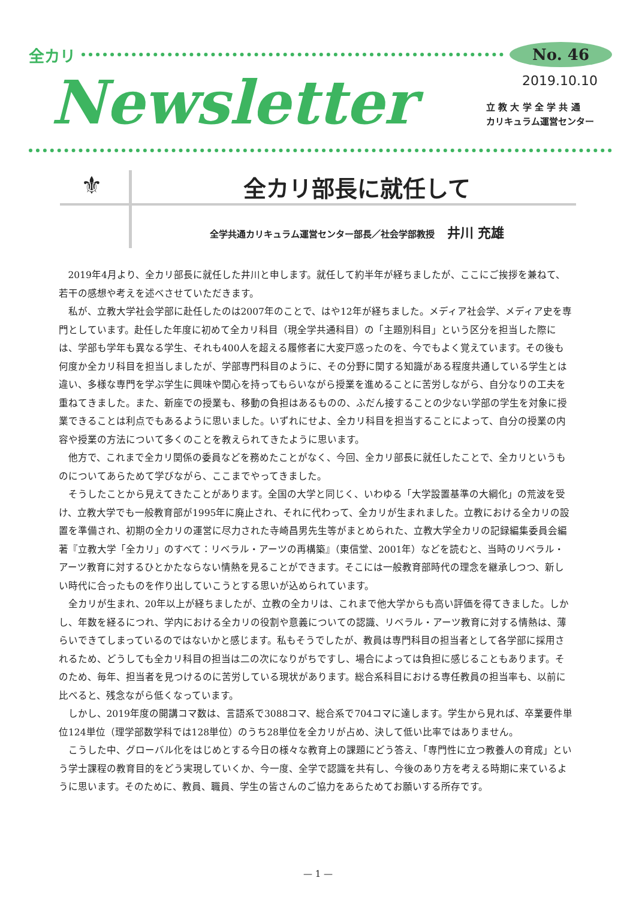全カリ No. 46
Newsletter
2019.10.10
立 教 大 学 全 学 共 通
カリキュラム運営センター
⚜
全カリ部長に就任して
全学共通カリキュラム運営センター部長／社会学部教授 井川 充雄
2019年4月より、全カリ部長に就任した井川と申します。就任して約半年が経ちましたが、ここにご挨拶を兼ねて、若干の感想や考えを述べさせていただきます。
私が、立教大学社会学部に赴任したのは2007年のことで、はや12年が経ちました。メディア社会学、メディア史を専門としています。赴任した年度に初めて全カリ科目（現全学共通科目）の「主題別科目」という区分を担当した際には、学部も学年も異なる学生、それも400人を超える履修者に大変戸惑ったのを、今でもよく覚えています。その後も何度か全カリ科目を担当しましたが、学部専門科目のように、その分野に関する知識がある程度共通している学生とは違い、多様な専門を学ぶ学生に興味や関心を持ってもらいながら授業を進めることに苦労しながら、自分なりの工夫を重ねてきました。また、新座での授業も、移動の負担はあるものの、ふだん接することの少ない学部の学生を対象に授業できることは利点でもあるように思いました。いずれにせよ、全カリ科目を担当することによって、自分の授業の内容や授業の方法について多くのことを教えられてきたように思います。
他方で、これまで全カリ関係の委員などを務めたことがなく、今回、全カリ部長に就任したことで、全カリというものについてあらためて学びながら、ここまでやってきました。
そうしたことから見えてきたことがあります。全国の大学と同じく、いわゆる「大学設置基準の大綱化」の荒波を受け、立教大学でも一般教育部が1995年に廃止され、それに代わって、全カリが生まれました。立教における全カリの設置を準備され、初期の全カリの運営に尽力された寺崎昌男先生等がまとめられた、立教大学全カリの記録編集委員会編著『立教大学「全カリ」のすべて：リベラル・アーツの再構築』（東信堂、2001年）などを読むと、当時のリベラル・アーツ教育に対するひとかたならない情熱を見ることができます。そこには一般教育部時代の理念を継承しつつ、新しい時代に合ったものを作り出していこうとする思いが込められています。
全カリが生まれ、20年以上が経ちましたが、立教の全カリは、これまで他大学からも高い評価を得てきました。しかし、年数を経るにつれ、学内における全カリの役割や意義についての認識、リベラル・アーツ教育に対する情熱は、薄らいできてしまっているのではないかと感じます。私もそうでしたが、教員は専門科目の担当者として各学部に採用されるため、どうしても全カリ科目の担当は二の次になりがちですし、場合によっては負担に感じることもあります。そのため、毎年、担当者を見つけるのに苦労している現状があります。総合系科目における専任教員の担当率も、以前に比べると、残念ながら低くなっています。
しかし、2019年度の開講コマ数は、言語系で3088コマ、総合系で704コマに達します。学生から見れば、卒業要件単位124単位（理学部数学科では128単位）のうち28単位を全カリが占め、決して低い比率ではありません。
こうした中、グローバル化をはじめとする今日の様々な教育上の課題にどう答え、「専門性に立つ教養人の育成」という学士課程の教育目的をどう実現していくか、今一度、全学で認識を共有し、今後のあり方を考える時期に来ているように思います。そのために、教員、職員、学生の皆さんのご協力をあらためてお願いする所存です。
— 1 —